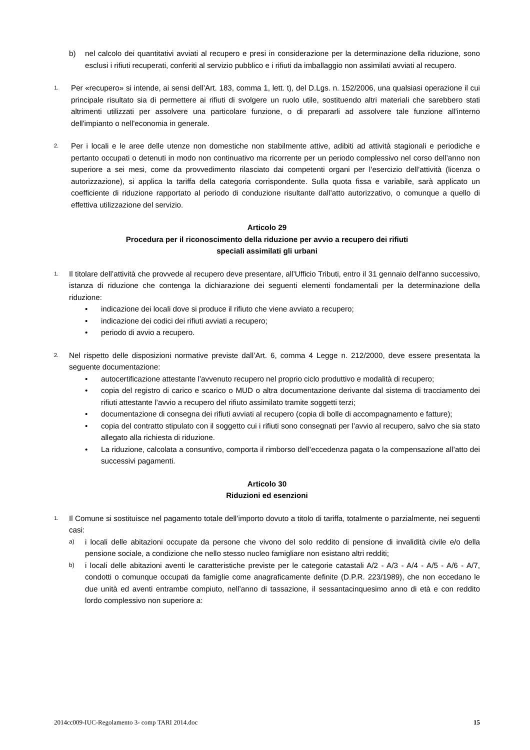b) nel calcolo dei quantitativi avviati al recupero e presi in considerazione per la determinazione della riduzione, sono esclusi i rifiuti recuperati, conferiti al servizio pubblico e i rifiuti da imballaggio non assimilati avviati al recupero.
1.
Per «recupero» si intende, ai sensi dell’Art. 183, comma 1, lett. t), del D.Lgs. n. 152/2006, una qualsiasi operazione il cui principale risultato sia di permettere ai rifiuti di svolgere un ruolo utile, sostituendo altri materiali che sarebbero stati altrimenti utilizzati per assolvere una particolare funzione, o di prepararli ad assolvere tale funzione all'interno dell'impianto o nell'economia in generale.
2.
Per i locali e le aree delle utenze non domestiche non stabilmente attive, adibiti ad attività stagionali e periodiche e pertanto occupati o detenuti in modo non continuativo ma ricorrente per un periodo complessivo nel corso dell’anno non superiore a sei mesi, come da provvedimento rilasciato dai competenti organi per l’esercizio dell’attività (licenza o autorizzazione), si applica la tariffa della categoria corrispondente. Sulla quota fissa e variabile, sarà applicato un coefficiente di riduzione rapportato al periodo di conduzione risultante dall’atto autorizzativo, o comunque a quello di effettiva utilizzazione del servizio.
Articolo 29
Procedura per il riconoscimento della riduzione per avvio a recupero dei rifiuti
speciali assimilati gli urbani
1.
Il titolare dell’attività che provvede al recupero deve presentare, all’Ufficio Tributi, entro il 31 gennaio dell'anno successivo, istanza di riduzione che contenga la dichiarazione dei seguenti elementi fondamentali per la determinazione della riduzione:
• indicazione dei locali dove si produce il rifiuto che viene avviato a recupero;
• indicazione dei codici dei rifiuti avviati a recupero;
• periodo di avvio a recupero.
2.
Nel rispetto delle disposizioni normative previste dall’Art. 6, comma 4 Legge n. 212/2000, deve essere presentata la seguente documentazione:
• autocertificazione attestante l’avvenuto recupero nel proprio ciclo produttivo e modalità di recupero;
• copia del registro di carico e scarico o MUD o altra documentazione derivante dal sistema di tracciamento dei rifiuti attestante l’avvio a recupero del rifiuto assimilato tramite soggetti terzi;
• documentazione di consegna dei rifiuti avviati al recupero (copia di bolle di accompagnamento e fatture);
• copia del contratto stipulato con il soggetto cui i rifiuti sono consegnati per l’avvio al recupero, salvo che sia stato allegato alla richiesta di riduzione.
• La riduzione, calcolata a consuntivo, comporta il rimborso dell’eccedenza pagata o la compensazione all’atto dei successivi pagamenti.
Articolo 30
Riduzioni ed esenzioni
1.
Il Comune si sostituisce nel pagamento totale dell’importo dovuto a titolo di tariffa, totalmente o parzialmente, nei seguenti casi:
a) i locali delle abitazioni occupate da persone che vivono del solo reddito di pensione di invalidità civile e/o della pensione sociale, a condizione che nello stesso nucleo famigliare non esistano altri redditi;
b) i locali delle abitazioni aventi le caratteristiche previste per le categorie catastali A/2 - A/3 - A/4 - A/5 - A/6 - A/7, condotti o comunque occupati da famiglie come anagraficamente definite (D.P.R. 223/1989), che non eccedano le due unità ed aventi entrambe compiuto, nell’anno di tassazione, il sessantacinquesimo anno di età e con reddito lordo complessivo non superiore a:
2014cc009-IUC-Regolamento 3- comp TARI 2014.doc 15